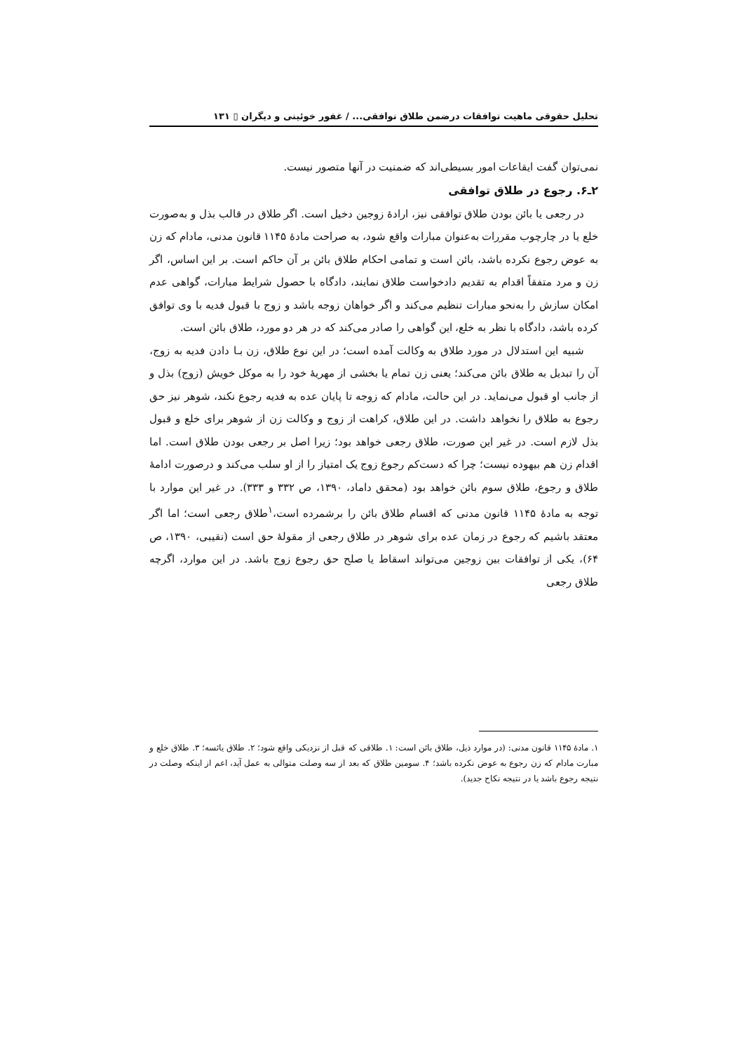تحلیل حقوقی ماهیت توافقات درضمن طلاق توافقی... / غفور خوئینی و دیگران ▯ ۱۳۱
نمی‌توان گفت ایقاعات امور بسیطی‌اند که ضمنیت در آنها متصور نیست.
۲ـ۶. رجوع در طلاق توافقی
در رجعی یا بائن بودن طلاق توافقی نیز، ارادهٔ زوجین دخیل است. اگر طلاق در قالب بذل و به‌صورت خلع یا در چارچوب مقررات به‌عنوان مبارات واقع شود، به صراحت مادهٔ ۱۱۴۵ قانون مدنی، مادام که زن به عوض رجوع نکرده باشد، بائن است و تمامی احکام طلاق بائن بر آن حاکم است. بر این اساس، اگر زن و مرد متفقاً اقدام به تقدیم دادخواست طلاق نمایند، دادگاه با حصول شرایط مبارات، گواهی عدم امکان سازش را به‌نحو مبارات تنظیم می‌کند و اگر خواهان زوجه باشد و زوج با قبول فدیه با وی توافق کرده باشد، دادگاه با نظر به خلع، این گواهی را صادر می‌کند که در هر دو مورد، طلاق بائن است.
شبیه این استدلال در مورد طلاق به وکالت آمده است؛ در این نوع طلاق، زن بـا دادن فدیه به زوج، آن را تبدیل به طلاق بائن می‌کند؛ یعنی زن تمام یا بخشی از مهریهٔ خود را به موکل خویش (زوج) بذل و از جانب او قبول می‌نماید. در این حالت، مادام که زوجه تا پایان عده به فدیه رجوع نکند، شوهر نیز حق رجوع به طلاق را نخواهد داشت. در این طلاق، کراهت از زوج و وکالت زن از شوهر برای خلع و قبول بذل لازم است. در غیر این صورت، طلاق رجعی خواهد بود؛ زیرا اصل بر رجعی بودن طلاق است. اما اقدام زن هم بیهوده نیست؛ چرا که دست‌کم رجوع زوج یک امتیاز را از او سلب می‌کند و درصورت ادامهٔ طلاق و رجوع، طلاق سوم بائن خواهد بود (محقق داماد، ۱۳۹۰، ص ۳۳۲ و ۳۳۳). در غیر این موارد با توجه به مادهٔ ۱۱۴۵ قانون مدنی که اقسام طلاق بائن را برشمرده است،<sup>۱</sup>طلاق رجعی است؛ اما اگر معتقد باشیم که رجوع در زمان عده برای شوهر در طلاق رجعی از مقولهٔ حق است (نقیبی، ۱۳۹۰، ص ۶۴)، یکی از توافقات بین زوجین می‌تواند اسقاط یا صلح حق رجوع زوج باشد. در این موارد، اگرچه طلاق رجعی
۱. مادهٔ ۱۱۴۵ قانون مدنی: (در موارد ذیل، طلاق بائن است: ۱. طلاقی که قبل از نزدیکی واقع شود؛ ۲. طلاق یائسه؛ ۳. طلاق خلع و مبارت مادام که زن رجوع به عوض نکرده باشد؛ ۴. سومین طلاق که بعد از سه وصلت متوالی به عمل آید، اعم از اینکه وصلت در نتیجه رجوع باشد یا در نتیجه نکاح جدید).